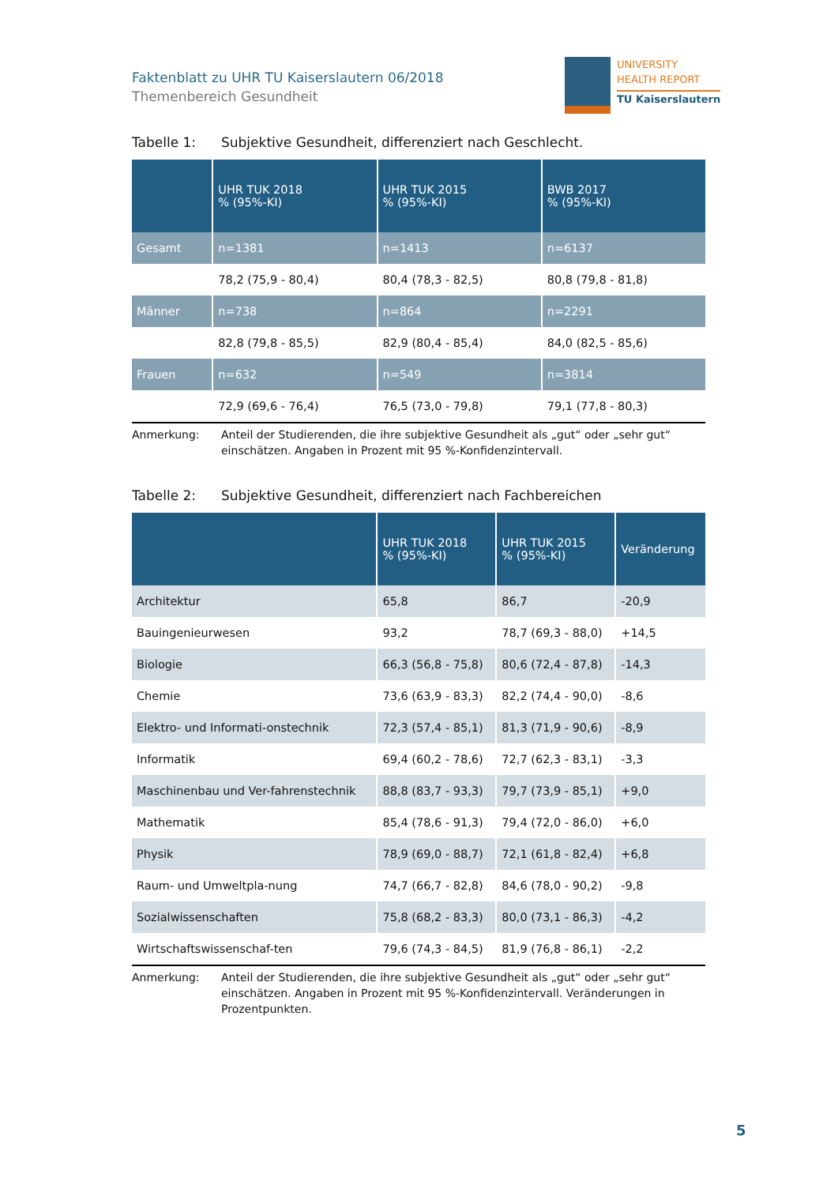Faktenblatt zu UHR TU Kaiserslautern 06/2018
Themenbereich Gesundheit
UNIVERSITY
HEALTH REPORT
TU Kaiserslautern
Tabelle 1: Subjektive Gesundheit, differenziert nach Geschlecht.
| | UHR TUK 2018 % (95%-KI) | UHR TUK 2015 % (95%-KI) | BWB 2017 % (95%-KI) |
| --- | --- | --- | --- |
| Gesamt | n=1381 | n=1413 | n=6137 |
| | 78,2 (75,9 - 80,4) | 80,4 (78,3 - 82,5) | 80,8 (79,8 - 81,8) |
| Männer | n=738 | n=864 | n=2291 |
| | 82,8 (79,8 - 85,5) | 82,9 (80,4 - 85,4) | 84,0 (82,5 - 85,6) |
| Frauen | n=632 | n=549 | n=3814 |
| | 72,9 (69,6 - 76,4) | 76,5 (73,0 - 79,8) | 79,1 (77,8 - 80,3) |
Anmerkung: Anteil der Studierenden, die ihre subjektive Gesundheit als „gut“ oder „sehr gut“ einschätzen. Angaben in Prozent mit 95 %-Konfidenzintervall.
Tabelle 2: Subjektive Gesundheit, differenziert nach Fachbereichen
| | UHR TUK 2018 % (95%-KI) | UHR TUK 2015 % (95%-KI) | Veränderung |
| --- | --- | --- | --- |
| Architektur | 65,8 | 86,7 | -20,9 |
| Bauingenieurwesen | 93,2 | 78,7 (69,3 - 88,0) | +14,5 |
| Biologie | 66,3 (56,8 - 75,8) | 80,6 (72,4 - 87,8) | -14,3 |
| Chemie | 73,6 (63,9 - 83,3) | 82,2 (74,4 - 90,0) | -8,6 |
| Elektro- und Informati-onstechnik | 72,3 (57,4 - 85,1) | 81,3 (71,9 - 90,6) | -8,9 |
| Informatik | 69,4 (60,2 - 78,6) | 72,7 (62,3 - 83,1) | -3,3 |
| Maschinenbau und Ver-fahrenstechnik | 88,8 (83,7 - 93,3) | 79,7 (73,9 - 85,1) | +9,0 |
| Mathematik | 85,4 (78,6 - 91,3) | 79,4 (72,0 - 86,0) | +6,0 |
| Physik | 78,9 (69,0 - 88,7) | 72,1 (61,8 - 82,4) | +6,8 |
| Raum- und Umweltpla-nung | 74,7 (66,7 - 82,8) | 84,6 (78,0 - 90,2) | -9,8 |
| Sozialwissenschaften | 75,8 (68,2 - 83,3) | 80,0 (73,1 - 86,3) | -4,2 |
| Wirtschaftswissenschaf-ten | 79,6 (74,3 - 84,5) | 81,9 (76,8 - 86,1) | -2,2 |
Anmerkung: Anteil der Studierenden, die ihre subjektive Gesundheit als „gut“ oder „sehr gut“ einschätzen. Angaben in Prozent mit 95 %-Konfidenzintervall. Veränderungen in Prozentpunkten.
5